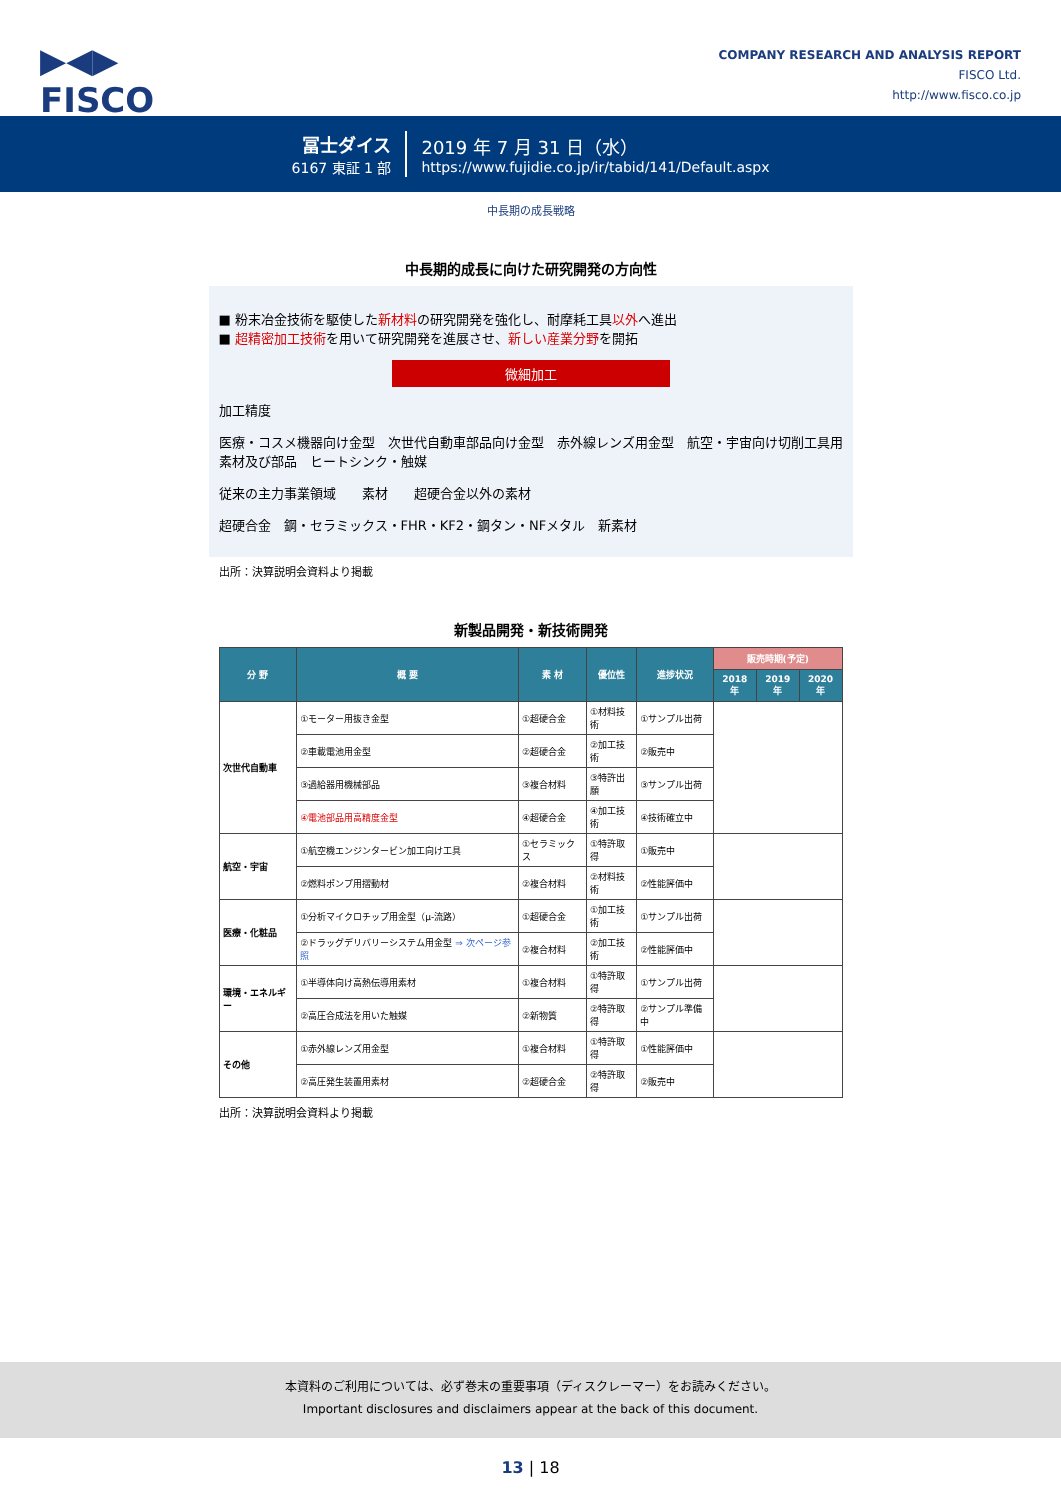▶◀▶
FISCO
COMPANY RESEARCH AND ANALYSIS REPORT
FISCO Ltd.
http://www.fisco.co.jp
冨士ダイス
6167 東証 1 部
2019 年 7 月 31 日（水）
https://www.fujidie.co.jp/ir/tabid/141/Default.aspx
中長期の成長戦略
中長期的成長に向けた研究開発の方向性
■ 粉末冶金技術を駆使した新材料の研究開発を強化し、耐摩耗工具以外へ進出
■ 超精密加工技術を用いて研究開発を進展させ、新しい産業分野を開拓
微細加工
加工精度
医療・コスメ機器向け金型　次世代自動車部品向け金型　赤外線レンズ用金型　航空・宇宙向け切削工具用素材及び部品　ヒートシンク・触媒
従来の主力事業領域　　素材　　超硬合金以外の素材
超硬合金　鋼・セラミックス・FHR・KF2・鋼タン・NFメタル　新素材
出所：決算説明会資料より掲載
新製品開発・新技術開発
| 分 野 | 概 要 | 素 材 | 優位性 | 進捗状況 | 販売時期(予定) | | |
| --- | --- | --- | --- | --- | --- | --- | --- |
| | | | | | 2018年 | 2019年 | 2020年 |
| 次世代自動車 | ①モーター用抜き金型 | ①超硬合金 | ①材料技術 | ①サンプル出荷 | | | |
| | ②車載電池用金型 | ②超硬合金 | ②加工技術 | ②販売中 | | | |
| | ③過給器用機械部品 | ③複合材料 | ③特許出願 | ③サンプル出荷 | | | |
| | ④電池部品用高精度金型 | ④超硬合金 | ④加工技術 | ④技術確立中 | | | |
| 航空・宇宙 | ①航空機エンジンタービン加工向け工具 | ①セラミックス | ①特許取得 | ①販売中 | | | |
| | ②燃料ポンプ用摺動材 | ②複合材料 | ②材料技術 | ②性能評価中 | | | |
| 医療・化粧品 | ①分析マイクロチップ用金型（μ-流路） | ①超硬合金 | ①加工技術 | ①サンプル出荷 | | | |
| | ②ドラッグデリバリーシステム用金型 ⇒ 次ページ参照 | ②複合材料 | ②加工技術 | ②性能評価中 | | | |
| 環境・エネルギー | ①半導体向け高熱伝導用素材 | ①複合材料 | ①特許取得 | ①サンプル出荷 | | | |
| | ②高圧合成法を用いた触媒 | ②新物質 | ②特許取得 | ②サンプル準備中 | | | |
| その他 | ①赤外線レンズ用金型 | ①複合材料 | ①特許取得 | ①性能評価中 | | | |
| | ②高圧発生装置用素材 | ②超硬合金 | ②特許取得 | ②販売中 | | | |
出所：決算説明会資料より掲載
本資料のご利用については、必ず巻末の重要事項（ディスクレーマー）をお読みください。
Important disclosures and disclaimers appear at the back of this document.
13 | 18